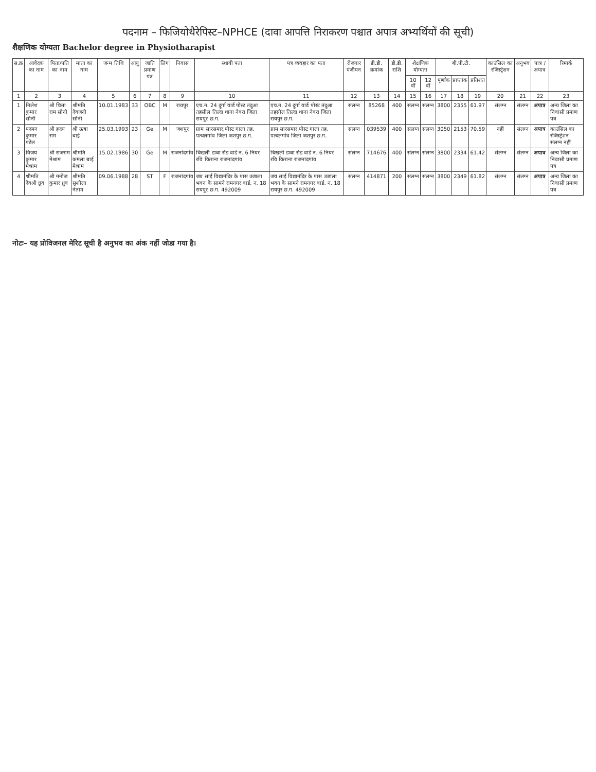पदनाम – फिजियोथैरेपिस्ट–NPHCE (दावा आपत्ति निराकरण पश्चात अपात्र अभ्यर्थियों की सूची)
शैक्षणिक योग्यता Bachelor degree in Physiotharapist
| स.क्र | आवेदक का नाम | पिता/पति का नाम | माता का नाम | जन्म तिथि | आयु | जाति प्रमाण पत्र | लिंग | निवास | स्थायी पता | पत्र व्यवहार का पता | रोजगार पंजीयन | डी.डी. क्रमांक | डी.डी. राशि | शैक्षणिक योग्यता | | बी.पी.टी. | | | काउंसिल का रजिस्ट्रेशन | अनुभव | पात्र / अपात्र | रिमार्क |
| --- | --- | --- | --- | --- | --- | --- | --- | --- | --- | --- | --- | --- | --- | --- | --- | --- | --- | --- | --- | --- | --- | --- |
| | | | | | | | | | | | | | | 10 वीं | 12 वीं | पूर्णांक | प्राप्तांक | प्रतिशत | | | | |
| 1 | 2 | 3 | 4 | 5 | 6 | 7 | 8 | 9 | 10 | 11 | 12 | 13 | 14 | 15 | 16 | 17 | 18 | 19 | 20 | 21 | 22 | 23 |
| 1 | निलेश कुमार सोनी | श्री चित्ता राम सोनी | श्रीमति देवजनी सोनी | 10.01.1983 | 33 | OBC | M | रायपुर | एच.न. 24 दुर्गा वार्ड पोस्ट तंदुआ तहसील तिल्दा थाना नेवरा जिला रायपुर छ.ग. | एच.न. 24 दुर्गा वार्ड पोस्ट तंदुआ तहसील तिल्दा थाना नेवरा जिला रायपुर छ.ग. | संलग्न | 85268 | 400 | संलग्न | संलग्न | 3800 | 2355 | 61.97 | संलग्न | संलग्न | अपात्र | अन्य जिला का निवासी प्रमाण पत्र |
| 2 | पदमन कुमार पटेल | श्री हृदय राम | श्री ऊषा बाई | 25.03.1993 | 23 | Ge | M | जशपुर | ग्राम सारसमार,पोस्ट गाला तह. पत्थलगांव जिला जशपुर छ.ग. | ग्राम सारसमार,पोस्ट गाला तह. पत्थलगांव जिला जशपुर छ.ग. | संलग्न | 039539 | 400 | संलग्न | संलग्न | 3050 | 2153 | 70.59 | नहीं | संलग्न | अपात्र | काउंसिल का रजिस्ट्रेशन संलग्न नहीं |
| 3 | विजय कुमार मेश्राम | श्री राजराम मेश्राम | श्रीमति कमला बाई मेश्राम | 15.02.1986 | 30 | Ge | M | राजनांदगांव | चिखली डाबा रोड वार्ड न. 6 नियर रवि किराना राजनांदगांव | चिखली डाबा रोड वार्ड न. 6 नियर रवि किराना राजनांदगांव | संलग्न | 714676 | 400 | संलग्न | संलग्न | 3800 | 2334 | 61.42 | संलग्न | संलग्न | अपात्र | अन्य जिला का निवासी प्रमाण पत्र |
| 4 | श्रीमति देवश्री ध्रुव | श्री मनोज कुमार ध्रुव | श्रीमति सुशीला नेताम | 09.06.1988 | 28 | ST | F | राजनांदगांव | जय साईं विद्यामंदिर के पास उजाला भवन के सामने रामनगर वार्ड. न. 18 रायपुर छ.ग. 492009 | जय साईं विद्यामंदिर के पास उजाला भवन के सामने रामनगर वार्ड. न. 18 रायपुर छ.ग. 492009 | संलग्न | 414871 | 200 | संलग्न | संलग्न | 3800 | 2349 | 61.82 | संलग्न | संलग्न | अपात्र | अन्य जिला का निवासी प्रमाण पत्र |
नोटः– यह प्रोविजनल मेरिट सूची है अनुभव का अंक नहीं जोडा गया है।